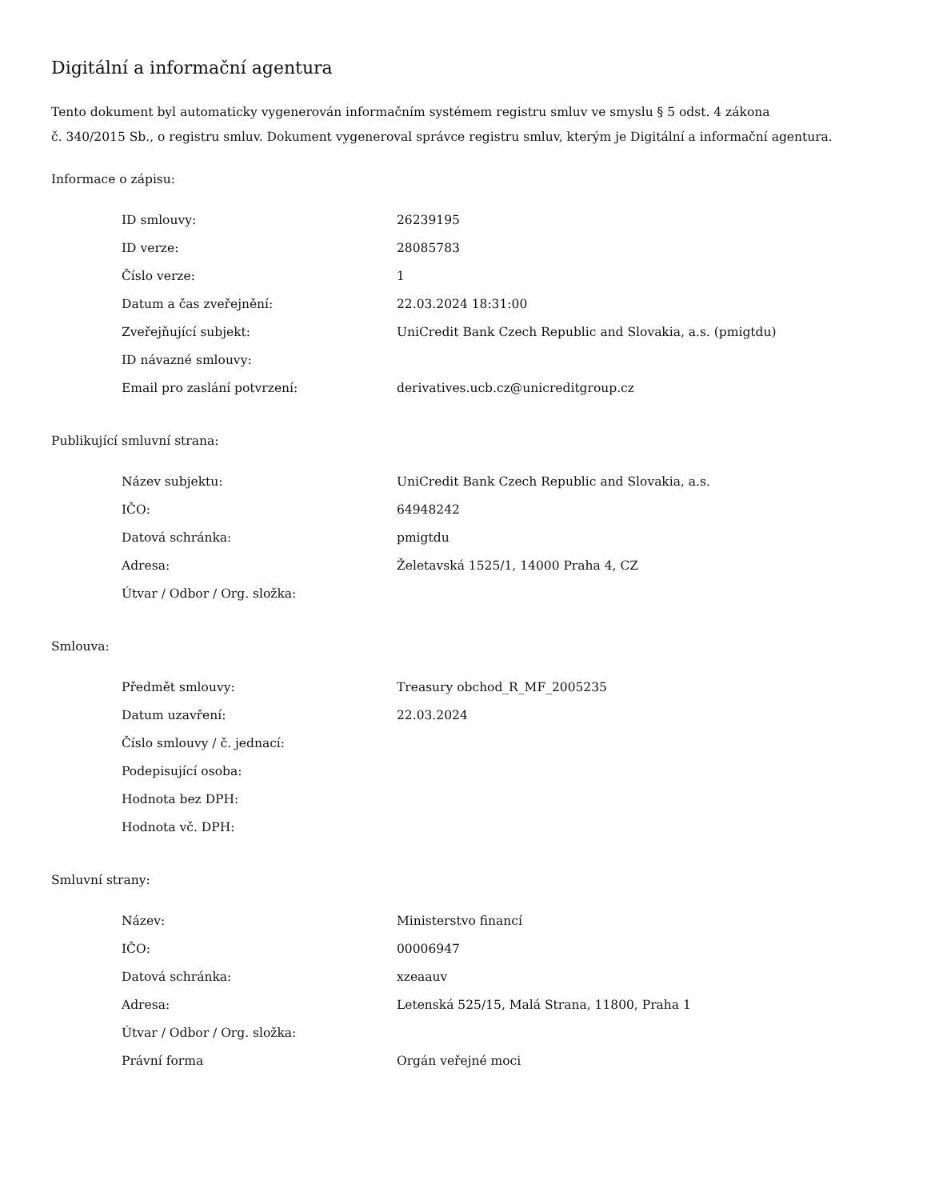Digitální a informační agentura
Tento dokument byl automaticky vygenerován informačním systémem registru smluv ve smyslu § 5 odst. 4 zákona
č. 340/2015 Sb., o registru smluv. Dokument vygeneroval správce registru smluv, kterým je Digitální a informační agentura.
Informace o zápisu:
| ID smlouvy: | 26239195 |
| ID verze: | 28085783 |
| Číslo verze: | 1 |
| Datum a čas zveřejnění: | 22.03.2024 18:31:00 |
| Zveřejňující subjekt: | UniCredit Bank Czech Republic and Slovakia, a.s. (pmigtdu) |
| ID návazné smlouvy: | |
| Email pro zaslání potvrzení: | derivatives.ucb.cz@unicreditgroup.cz |
Publikující smluvní strana:
| Název subjektu: | UniCredit Bank Czech Republic and Slovakia, a.s. |
| IČO: | 64948242 |
| Datová schránka: | pmigtdu |
| Adresa: | Želetavská 1525/1, 14000 Praha 4, CZ |
| Útvar / Odbor / Org. složka: | |
Smlouva:
| Předmět smlouvy: | Treasury obchod_R_MF_2005235 |
| Datum uzavření: | 22.03.2024 |
| Číslo smlouvy / č. jednací: | |
| Podepisující osoba: | |
| Hodnota bez DPH: | |
| Hodnota vč. DPH: | |
Smluvní strany:
| Název: | Ministerstvo financí |
| IČO: | 00006947 |
| Datová schránka: | xzeaauv |
| Adresa: | Letenská 525/15, Malá Strana, 11800, Praha 1 |
| Útvar / Odbor / Org. složka: | |
| Právní forma | Orgán veřejné moci |